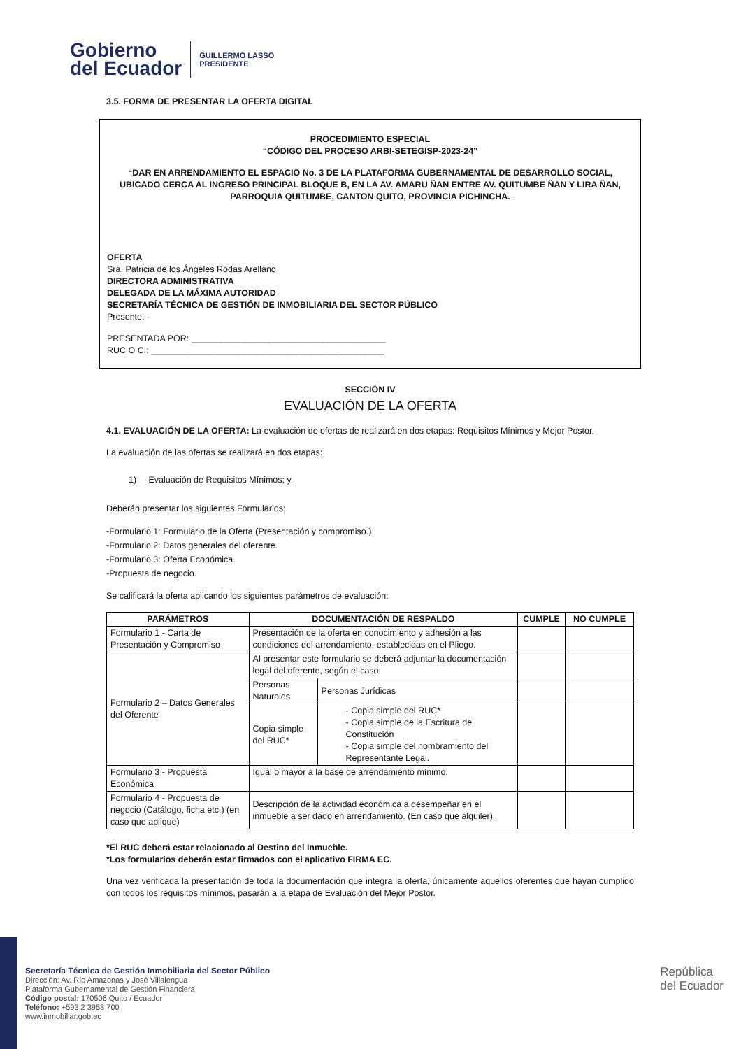Gobierno
del Ecuador
GUILLERMO LASSO
PRESIDENTE
3.5. FORMA DE PRESENTAR LA OFERTA DIGITAL
PROCEDIMIENTO ESPECIAL
“CÓDIGO DEL PROCESO ARBI-SETEGISP-2023-24”
“DAR EN ARRENDAMIENTO EL ESPACIO No. 3 DE LA PLATAFORMA GUBERNAMENTAL DE DESARROLLO SOCIAL, UBICADO CERCA AL INGRESO PRINCIPAL BLOQUE B, EN LA AV. AMARU ÑAN ENTRE AV. QUITUMBE ÑAN Y LIRA ÑAN, PARROQUIA QUITUMBE, CANTON QUITO, PROVINCIA PICHINCHA.
OFERTA
Sra. Patricia de los Ángeles Rodas Arellano
DIRECTORA ADMINISTRATIVA
DELEGADA DE LA MÁXIMA AUTORIDAD
SECRETARÍA TÉCNICA DE GESTIÓN DE INMOBILIARIA DEL SECTOR PÚBLICO
Presente. -
PRESENTADA POR: ________________________________________
RUC O CI: ________________________________________________
SECCIÓN IV
EVALUACIÓN DE LA OFERTA
4.1. EVALUACIÓN DE LA OFERTA: La evaluación de ofertas de realizará en dos etapas: Requisitos Mínimos y Mejor Postor.
La evaluación de las ofertas se realizará en dos etapas:
1) Evaluación de Requisitos Mínimos; y,
Deberán presentar los siguientes Formularios:
-Formulario 1: Formulario de la Oferta (Presentación y compromiso.)
-Formulario 2: Datos generales del oferente.
-Formulario 3: Oferta Económica.
-Propuesta de negocio.
Se calificará la oferta aplicando los siguientes parámetros de evaluación:
| PARÁMETROS | DOCUMENTACIÓN DE RESPALDO | | CUMPLE | NO CUMPLE |
| --- | --- | --- | --- | --- |
| Formulario 1 - Carta de Presentación y Compromiso | Presentación de la oferta en conocimiento y adhesión a las condiciones del arrendamiento, establecidas en el Pliego. | | | |
| Formulario 2 – Datos Generales del Oferente | Al presentar este formulario se deberá adjuntar la documentación legal del oferente, según el caso: | | | |
| | Personas Naturales | Personas Jurídicas | | |
| | Copia simple del RUC* | - Copia simple del RUC* - Copia simple de la Escritura de Constitución - Copia simple del nombramiento del Representante Legal. | | |
| Formulario 3 - Propuesta Económica | Igual o mayor a la base de arrendamiento mínimo. | | | |
| Formulario 4 - Propuesta de negocio (Catálogo, ficha etc.) (en caso que aplique) | Descripción de la actividad económica a desempeñar en el inmueble a ser dado en arrendamiento. (En caso que alquiler). | | | |
*El RUC deberá estar relacionado al Destino del Inmueble.
*Los formularios deberán estar firmados con el aplicativo FIRMA EC.
Una vez verificada la presentación de toda la documentación que integra la oferta, únicamente aquellos oferentes que hayan cumplido con todos los requisitos mínimos, pasarán a la etapa de Evaluación del Mejor Postor.
Secretaría Técnica de Gestión Inmobiliaria del Sector Público
Dirección: Av. Río Amazonas y José Villalengua
Plataforma Gubernamental de Gestión Financiera
Código postal: 170506 Quito / Ecuador
Teléfono: +593 2 3958 700
www.inmobiliar.gob.ec
República
del Ecuador